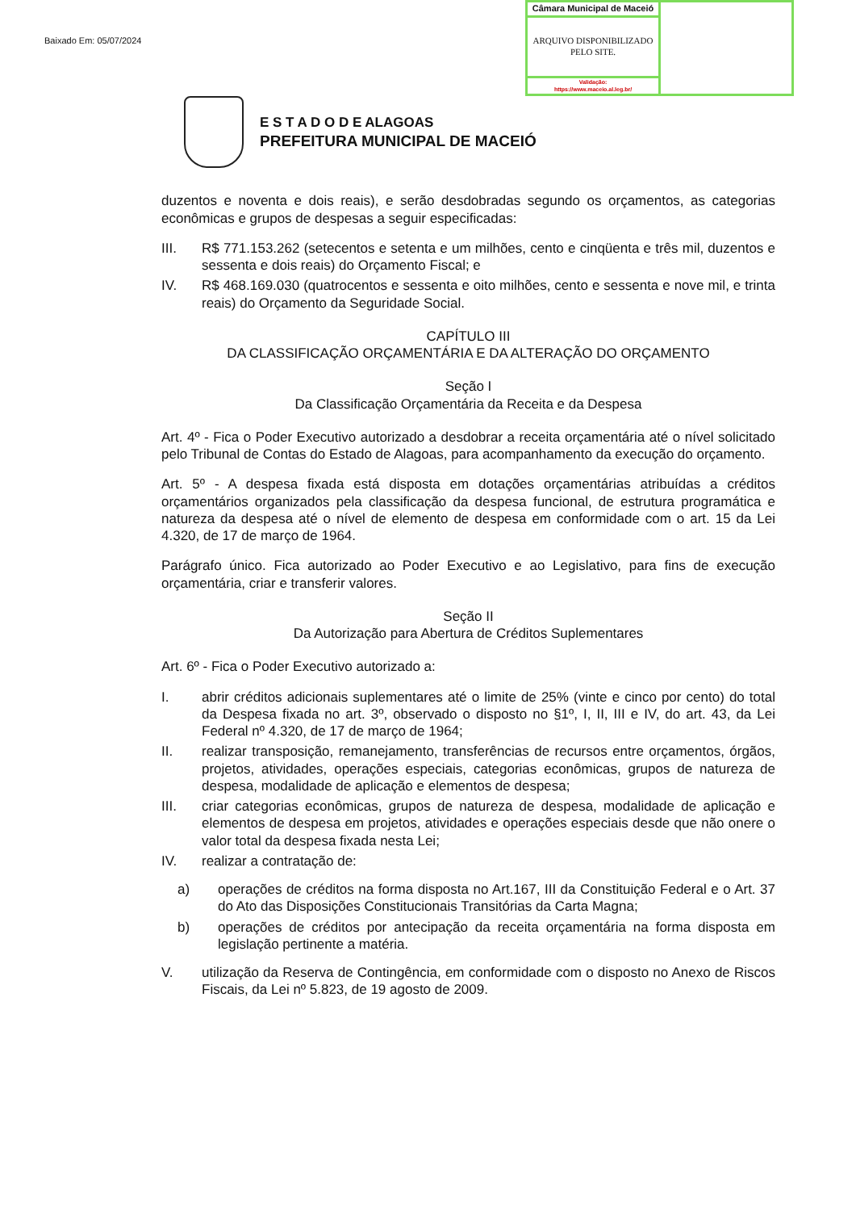Baixado Em: 05/07/2024
| Câmara Municipal de Maceió | |
| ARQUIVO DISPONIBILIZADO PELO SITE. | |
| Validação: https://www.maceio.al.leg.br/ | |
E S T A D O D E ALAGOAS
PREFEITURA MUNICIPAL DE MACEIÓ
duzentos e noventa e dois reais), e serão desdobradas segundo os orçamentos, as categorias econômicas e grupos de despesas a seguir especificadas:
III. R$ 771.153.262 (setecentos e setenta e um milhões, cento e cinqüenta e três mil, duzentos e sessenta e dois reais) do Orçamento Fiscal; e
IV. R$ 468.169.030 (quatrocentos e sessenta e oito milhões, cento e sessenta e nove mil, e trinta reais) do Orçamento da Seguridade Social.
CAPÍTULO III
DA CLASSIFICAÇÃO ORÇAMENTÁRIA E DA ALTERAÇÃO DO ORÇAMENTO
Seção I
Da Classificação Orçamentária da Receita e da Despesa
Art. 4º - Fica o Poder Executivo autorizado a desdobrar a receita orçamentária até o nível solicitado pelo Tribunal de Contas do Estado de Alagoas, para acompanhamento da execução do orçamento.
Art. 5º - A despesa fixada está disposta em dotações orçamentárias atribuídas a créditos orçamentários organizados pela classificação da despesa funcional, de estrutura programática e natureza da despesa até o nível de elemento de despesa em conformidade com o art. 15 da Lei 4.320, de 17 de março de 1964.
Parágrafo único. Fica autorizado ao Poder Executivo e ao Legislativo, para fins de execução orçamentária, criar e transferir valores.
Seção II
Da Autorização para Abertura de Créditos Suplementares
Art. 6º - Fica o Poder Executivo autorizado a:
I. abrir créditos adicionais suplementares até o limite de 25% (vinte e cinco por cento) do total da Despesa fixada no art. 3º, observado o disposto no §1º, I, II, III e IV, do art. 43, da Lei Federal nº 4.320, de 17 de março de 1964;
II. realizar transposição, remanejamento, transferências de recursos entre orçamentos, órgãos, projetos, atividades, operações especiais, categorias econômicas, grupos de natureza de despesa, modalidade de aplicação e elementos de despesa;
III. criar categorias econômicas, grupos de natureza de despesa, modalidade de aplicação e elementos de despesa em projetos, atividades e operações especiais desde que não onere o valor total da despesa fixada nesta Lei;
IV. realizar a contratação de:
a) operações de créditos na forma disposta no Art.167, III da Constituição Federal e o Art. 37 do Ato das Disposições Constitucionais Transitórias da Carta Magna;
b) operações de créditos por antecipação da receita orçamentária na forma disposta em legislação pertinente a matéria.
V. utilização da Reserva de Contingência, em conformidade com o disposto no Anexo de Riscos Fiscais, da Lei nº 5.823, de 19 agosto de 2009.